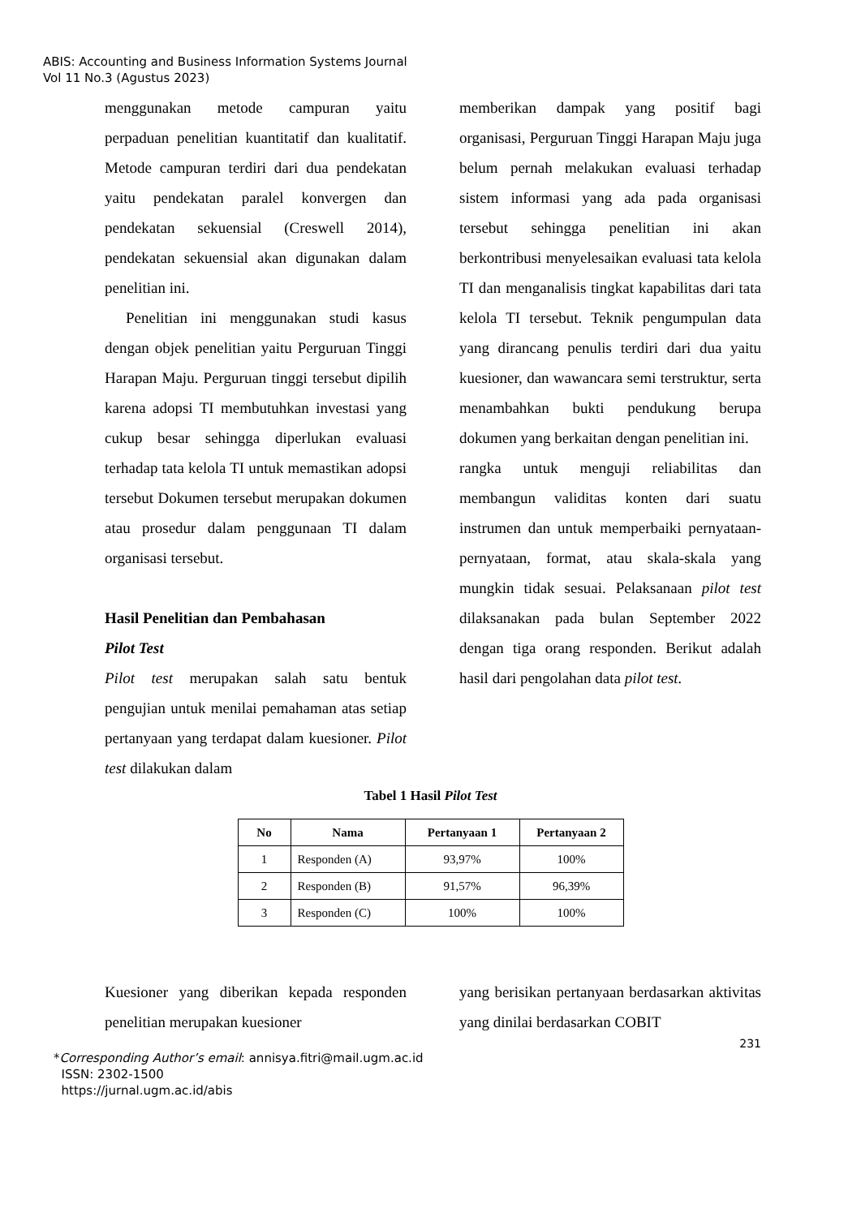ABIS: Accounting and Business Information Systems Journal
Vol 11 No.3 (Agustus 2023)
menggunakan metode campuran yaitu perpaduan penelitian kuantitatif dan kualitatif. Metode campuran terdiri dari dua pendekatan yaitu pendekatan paralel konvergen dan pendekatan sekuensial (Creswell 2014), pendekatan sekuensial akan digunakan dalam penelitian ini.
Penelitian ini menggunakan studi kasus dengan objek penelitian yaitu Perguruan Tinggi Harapan Maju. Perguruan tinggi tersebut dipilih karena adopsi TI membutuhkan investasi yang cukup besar sehingga diperlukan evaluasi terhadap tata kelola TI untuk memastikan adopsi tersebut Dokumen tersebut merupakan dokumen atau prosedur dalam penggunaan TI dalam organisasi tersebut.
Hasil Penelitian dan Pembahasan
Pilot Test
Pilot test merupakan salah satu bentuk pengujian untuk menilai pemahaman atas setiap pertanyaan yang terdapat dalam kuesioner. Pilot test dilakukan dalam
memberikan dampak yang positif bagi organisasi, Perguruan Tinggi Harapan Maju juga belum pernah melakukan evaluasi terhadap sistem informasi yang ada pada organisasi tersebut sehingga penelitian ini akan berkontribusi menyelesaikan evaluasi tata kelola TI dan menganalisis tingkat kapabilitas dari tata kelola TI tersebut. Teknik pengumpulan data yang dirancang penulis terdiri dari dua yaitu kuesioner, dan wawancara semi terstruktur, serta menambahkan bukti pendukung berupa dokumen yang berkaitan dengan penelitian ini.
rangka untuk menguji reliabilitas dan membangun validitas konten dari suatu instrumen dan untuk memperbaiki pernyataan-pernyataan, format, atau skala-skala yang mungkin tidak sesuai. Pelaksanaan pilot test dilaksanakan pada bulan September 2022 dengan tiga orang responden. Berikut adalah hasil dari pengolahan data pilot test.
Tabel 1 Hasil Pilot Test
| No | Nama | Pertanyaan 1 | Pertanyaan 2 |
| --- | --- | --- | --- |
| 1 | Responden (A) | 93,97% | 100% |
| 2 | Responden (B) | 91,57% | 96,39% |
| 3 | Responden (C) | 100% | 100% |
Kuesioner yang diberikan kepada responden penelitian merupakan kuesioner
yang berisikan pertanyaan berdasarkan aktivitas yang dinilai berdasarkan COBIT
231
*Corresponding Author’s email: annisya.fitri@mail.ugm.ac.id
ISSN: 2302-1500
https://jurnal.ugm.ac.id/abis